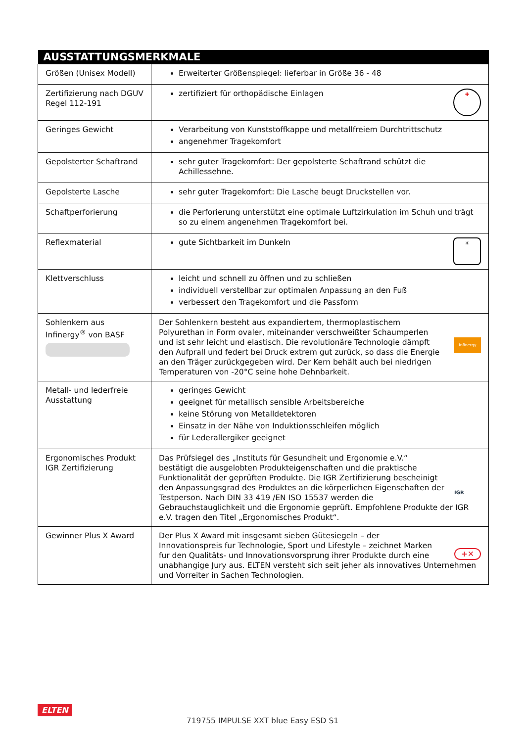| AUSSTATTUNGSMERKMALE | |
| --- | --- |
| Größen (Unisex Modell) | Erweiterter Größenspiegel: lieferbar in Größe 36 - 48 |
| Zertifizierung nach DGUV Regel 112-191 | ✚ zertifiziert für orthopädische Einlagen |
| Geringes Gewicht | Verarbeitung von Kunststoffkappe und metallfreiem Durchtrittschutz angenehmer Tragekomfort |
| Gepolsterter Schaftrand | sehr guter Tragekomfort: Der gepolsterte Schaftrand schützt die Achillessehne. |
| Gepolsterte Lasche | sehr guter Tragekomfort: Die Lasche beugt Druckstellen vor. |
| Schaftperforierung | die Perforierung unterstützt eine optimale Luftzirkulation im Schuh und trägt so zu einem angenehmen Tragekomfort bei. |
| Reflexmaterial | ☀ gute Sichtbarkeit im Dunkeln |
| Klettverschluss | leicht und schnell zu öffnen und zu schließen individuell verstellbar zur optimalen Anpassung an den Fuß verbessert den Tragekomfort und die Passform |
| Sohlenkern aus Infinergy<sup>®</sup> von BASF | Infinergy Der Sohlenkern besteht aus expandiertem, thermoplastischem Polyurethan in Form ovaler, miteinander verschweißter Schaumperlen und ist sehr leicht und elastisch. Die revolutionäre Technologie dämpft den Aufprall und federt bei Druck extrem gut zurück, so dass die Energie an den Träger zurückgegeben wird. Der Kern behält auch bei niedrigen Temperaturen von -20°C seine hohe Dehnbarkeit. |
| Metall- und lederfreie Ausstattung | geringes Gewicht geeignet für metallisch sensible Arbeitsbereiche keine Störung von Metalldetektoren Einsatz in der Nähe von Induktionsschleifen möglich für Lederallergiker geeignet |
| Ergonomisches Produkt IGR Zertifizierung | IGR Das Prüfsiegel des „Instituts für Gesundheit und Ergonomie e.V.“ bestätigt die ausgelobten Produkteigenschaften und die praktische Funktionalität der geprüften Produkte. Die IGR Zertifizierung bescheinigt den Anpassungsgrad des Produktes an die körperlichen Eigenschaften der Testperson. Nach DIN 33 419 /EN ISO 15537 werden die Gebrauchstauglichkeit und die Ergonomie geprüft. Empfohlene Produkte der IGR e.V. tragen den Titel „Ergonomisches Produkt“. |
| Gewinner Plus X Award | +✕ Der Plus X Award mit insgesamt sieben Gütesiegeln – der Innovationspreis fur Technologie, Sport und Lifestyle – zeichnet Marken fur den Qualitäts- und Innovationsvorsprung ihrer Produkte durch eine unabhangige Jury aus. ELTEN versteht sich seit jeher als innovatives Unternehmen und Vorreiter in Sachen Technologien. |
ELTEN
719755 IMPULSE XXT blue Easy ESD S1